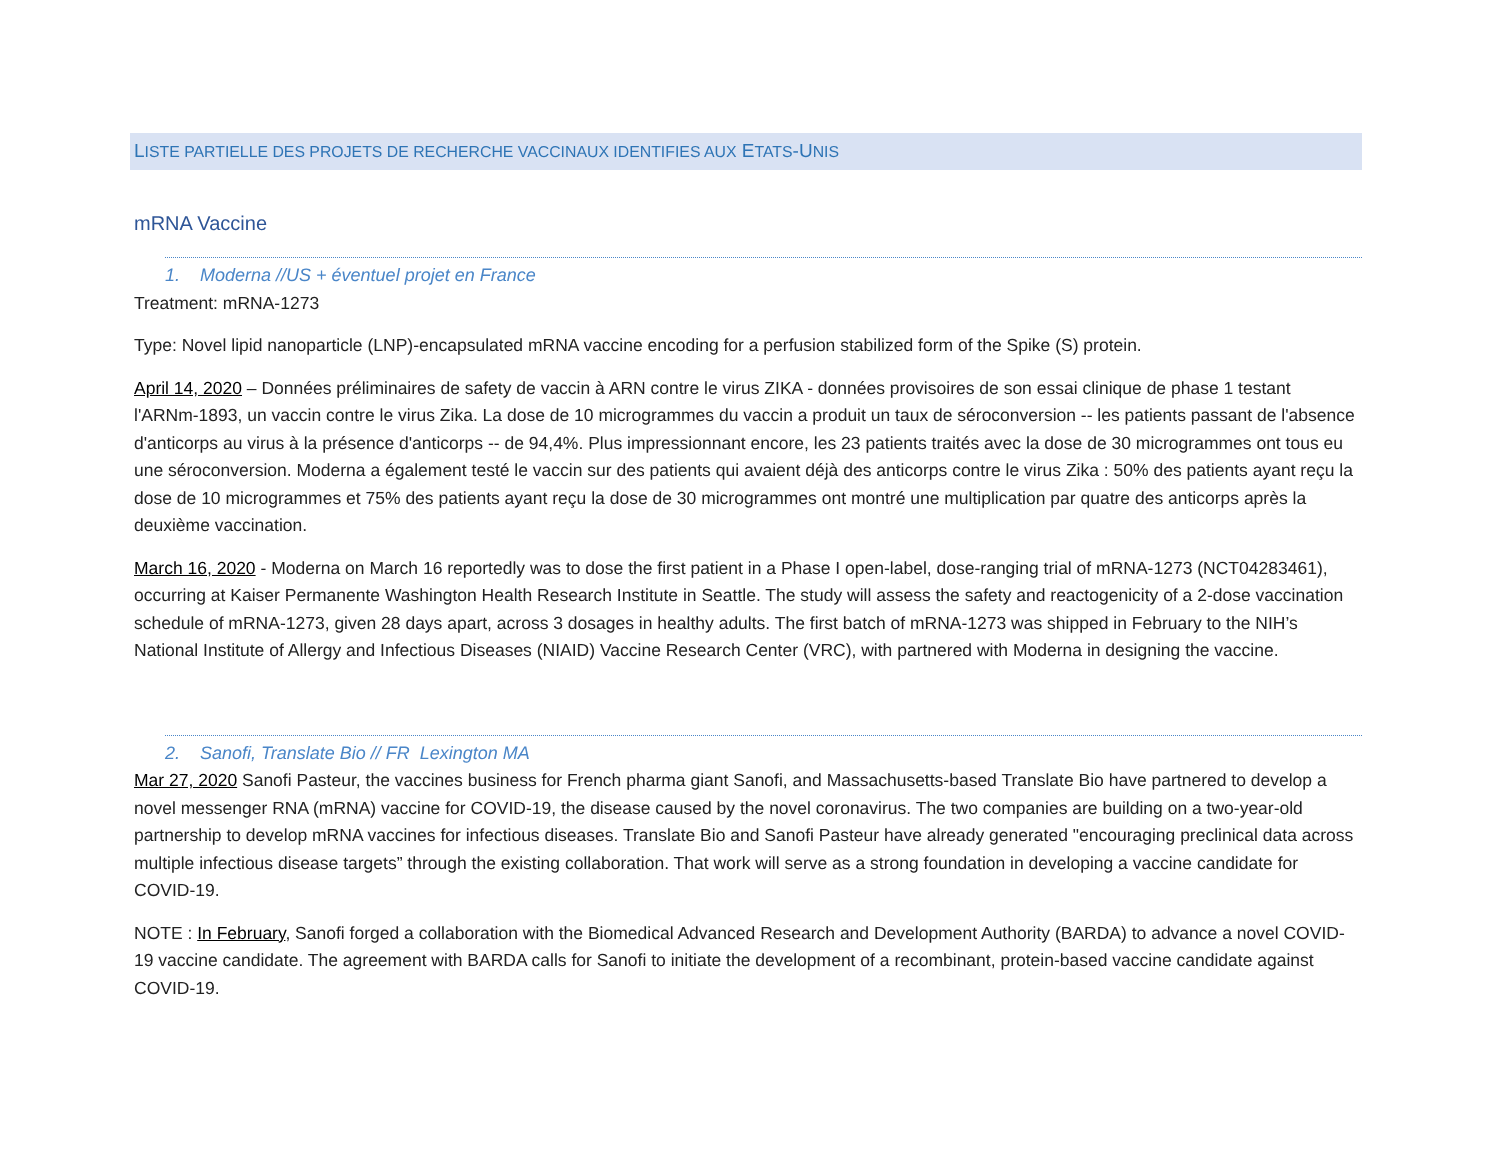LISTE PARTIELLE DES PROJETS DE RECHERCHE VACCINAUX IDENTIFIES AUX ETATS-UNIS
mRNA Vaccine
1. Moderna //US + éventuel projet en France
Treatment: mRNA-1273
Type: Novel lipid nanoparticle (LNP)-encapsulated mRNA vaccine encoding for a perfusion stabilized form of the Spike (S) protein.
April 14, 2020 – Données préliminaires de safety de vaccin à ARN contre le virus ZIKA - données provisoires de son essai clinique de phase 1 testant l'ARNm-1893, un vaccin contre le virus Zika. La dose de 10 microgrammes du vaccin a produit un taux de séroconversion -- les patients passant de l'absence d'anticorps au virus à la présence d'anticorps -- de 94,4%. Plus impressionnant encore, les 23 patients traités avec la dose de 30 microgrammes ont tous eu une séroconversion. Moderna a également testé le vaccin sur des patients qui avaient déjà des anticorps contre le virus Zika : 50% des patients ayant reçu la dose de 10 microgrammes et 75% des patients ayant reçu la dose de 30 microgrammes ont montré une multiplication par quatre des anticorps après la deuxième vaccination.
March 16, 2020 - Moderna on March 16 reportedly was to dose the first patient in a Phase I open-label, dose-ranging trial of mRNA-1273 (NCT04283461), occurring at Kaiser Permanente Washington Health Research Institute in Seattle. The study will assess the safety and reactogenicity of a 2-dose vaccination schedule of mRNA-1273, given 28 days apart, across 3 dosages in healthy adults. The first batch of mRNA-1273 was shipped in February to the NIH’s National Institute of Allergy and Infectious Diseases (NIAID) Vaccine Research Center (VRC), with partnered with Moderna in designing the vaccine.
2. Sanofi, Translate Bio // FR Lexington MA
Mar 27, 2020 Sanofi Pasteur, the vaccines business for French pharma giant Sanofi, and Massachusetts-based Translate Bio have partnered to develop a novel messenger RNA (mRNA) vaccine for COVID-19, the disease caused by the novel coronavirus. The two companies are building on a two-year-old partnership to develop mRNA vaccines for infectious diseases. Translate Bio and Sanofi Pasteur have already generated "encouraging preclinical data across multiple infectious disease targets” through the existing collaboration. That work will serve as a strong foundation in developing a vaccine candidate for COVID-19.
NOTE : In February, Sanofi forged a collaboration with the Biomedical Advanced Research and Development Authority (BARDA) to advance a novel COVID-19 vaccine candidate. The agreement with BARDA calls for Sanofi to initiate the development of a recombinant, protein-based vaccine candidate against COVID-19.